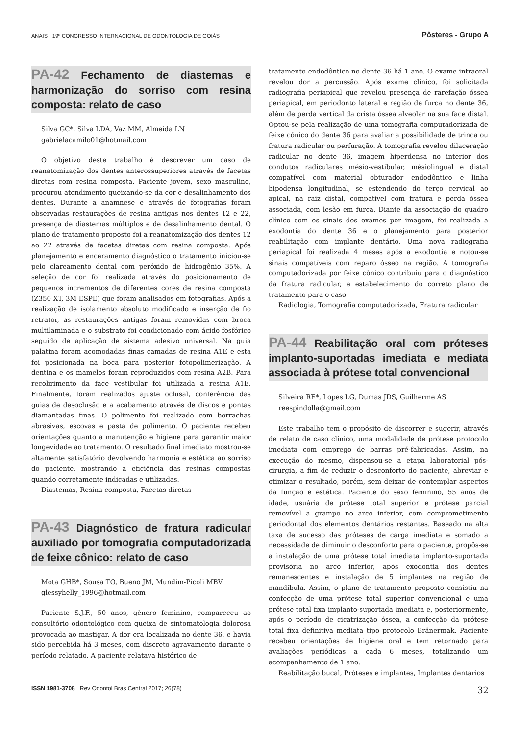ANAIS · 19º CONGRESSO INTERNACIONAL DE ODONTOLOGIA DE GOIÁS Pôsteres - Grupo A
PA-42 Fechamento de diastemas e harmonização do sorriso com resina composta: relato de caso
Silva GC*, Silva LDA, Vaz MM, Almeida LN
gabrielacamilo01@hotmail.com
O objetivo deste trabalho é descrever um caso de reanatomização dos dentes anterossuperiores através de facetas diretas com resina composta. Paciente jovem, sexo masculino, procurou atendimento queixando-se da cor e desalinhamento dos dentes. Durante a anamnese e através de fotografias foram observadas restaurações de resina antigas nos dentes 12 e 22, presença de diastemas múltiplos e de desalinhamento dental. O plano de tratamento proposto foi a reanatomização dos dentes 12 ao 22 através de facetas diretas com resina composta. Após planejamento e enceramento diagnóstico o tratamento iniciou-se pelo clareamento dental com peróxido de hidrogênio 35%. A seleção de cor foi realizada através do posicionamento de pequenos incrementos de diferentes cores de resina composta (Z350 XT, 3M ESPE) que foram analisados em fotografias. Após a realização de isolamento absoluto modificado e inserção de fio retrator, as restaurações antigas foram removidas com broca multilaminada e o substrato foi condicionado com ácido fosfórico seguido de aplicação de sistema adesivo universal. Na guia palatina foram acomodadas finas camadas de resina A1E e esta foi posicionada na boca para posterior fotopolimerização. A dentina e os mamelos foram reproduzidos com resina A2B. Para recobrimento da face vestibular foi utilizada a resina A1E. Finalmente, foram realizados ajuste oclusal, conferência das guias de desoclusão e a acabamento através de discos e pontas diamantadas finas. O polimento foi realizado com borrachas abrasivas, escovas e pasta de polimento. O paciente recebeu orientações quanto a manutenção e higiene para garantir maior longevidade ao tratamento. O resultado final imediato mostrou-se altamente satisfatório devolvendo harmonia e estética ao sorriso do paciente, mostrando a eficiência das resinas compostas quando corretamente indicadas e utilizadas.
Diastemas, Resina composta, Facetas diretas
PA-43 Diagnóstico de fratura radicular auxiliado por tomografia computadorizada de feixe cônico: relato de caso
Mota GHB*, Sousa TO, Bueno JM, Mundim-Picoli MBV
glessyhelly_1996@hotmail.com
Paciente S.J.F., 50 anos, gênero feminino, compareceu ao consultório odontológico com queixa de sintomatologia dolorosa provocada ao mastigar. A dor era localizada no dente 36, e havia sido percebida há 3 meses, com discreto agravamento durante o período relatado. A paciente relatava histórico de
tratamento endodôntico no dente 36 há 1 ano. O exame intraoral revelou dor a percussão. Após exame clínico, foi solicitada radiografia periapical que revelou presença de rarefação óssea periapical, em periodonto lateral e região de furca no dente 36, além de perda vertical da crista óssea alveolar na sua face distal. Optou-se pela realização de uma tomografia computadorizada de feixe cônico do dente 36 para avaliar a possibilidade de trinca ou fratura radicular ou perfuração. A tomografia revelou dilaceração radicular no dente 36, imagem hiperdensa no interior dos condutos radiculares mésio-vestibular, mésiolingual e distal compatível com material obturador endodôntico e linha hipodensa longitudinal, se estendendo do terço cervical ao apical, na raiz distal, compatível com fratura e perda óssea associada, com lesão em furca. Diante da associação do quadro clínico com os sinais dos exames por imagem, foi realizada a exodontia do dente 36 e o planejamento para posterior reabilitação com implante dentário. Uma nova radiografia periapical foi realizada 4 meses após a exodontia e notou-se sinais compatíveis com reparo ósseo na região. A tomografia computadorizada por feixe cônico contribuiu para o diagnóstico da fratura radicular, e estabelecimento do correto plano de tratamento para o caso.
Radiologia, Tomografia computadorizada, Fratura radicular
PA-44 Reabilitação oral com próteses implanto-suportadas imediata e mediata associada à prótese total convencional
Silveira RE*, Lopes LG, Dumas JDS, Guilherme AS
reespindolla@gmail.com
Este trabalho tem o propósito de discorrer e sugerir, através de relato de caso clínico, uma modalidade de prótese protocolo imediata com emprego de barras pré-fabricadas. Assim, na execução do mesmo, dispensou-se a etapa laboratorial pós-cirurgia, a fim de reduzir o desconforto do paciente, abreviar e otimizar o resultado, porém, sem deixar de contemplar aspectos da função e estética. Paciente do sexo feminino, 55 anos de idade, usuária de prótese total superior e prótese parcial removível a grampo no arco inferior, com comprometimento periodontal dos elementos dentários restantes. Baseado na alta taxa de sucesso das próteses de carga imediata e somado a necessidade de diminuir o desconforto para o paciente, propôs-se a instalação de uma prótese total imediata implanto-suportada provisória no arco inferior, após exodontia dos dentes remanescentes e instalação de 5 implantes na região de mandíbula. Assim, o plano de tratamento proposto consistiu na confecção de uma prótese total superior convencional e uma prótese total fixa implanto-suportada imediata e, posteriormente, após o período de cicatrização óssea, a confecção da prótese total fixa definitiva mediata tipo protocolo Bränermak. Paciente recebeu orientações de higiene oral e tem retornado para avaliações periódicas a cada 6 meses, totalizando um acompanhamento de 1 ano.
Reabilitação bucal, Próteses e implantes, Implantes dentários
ISSN 1981-3708 Rev Odontol Bras Central 2017; 26(78) 32